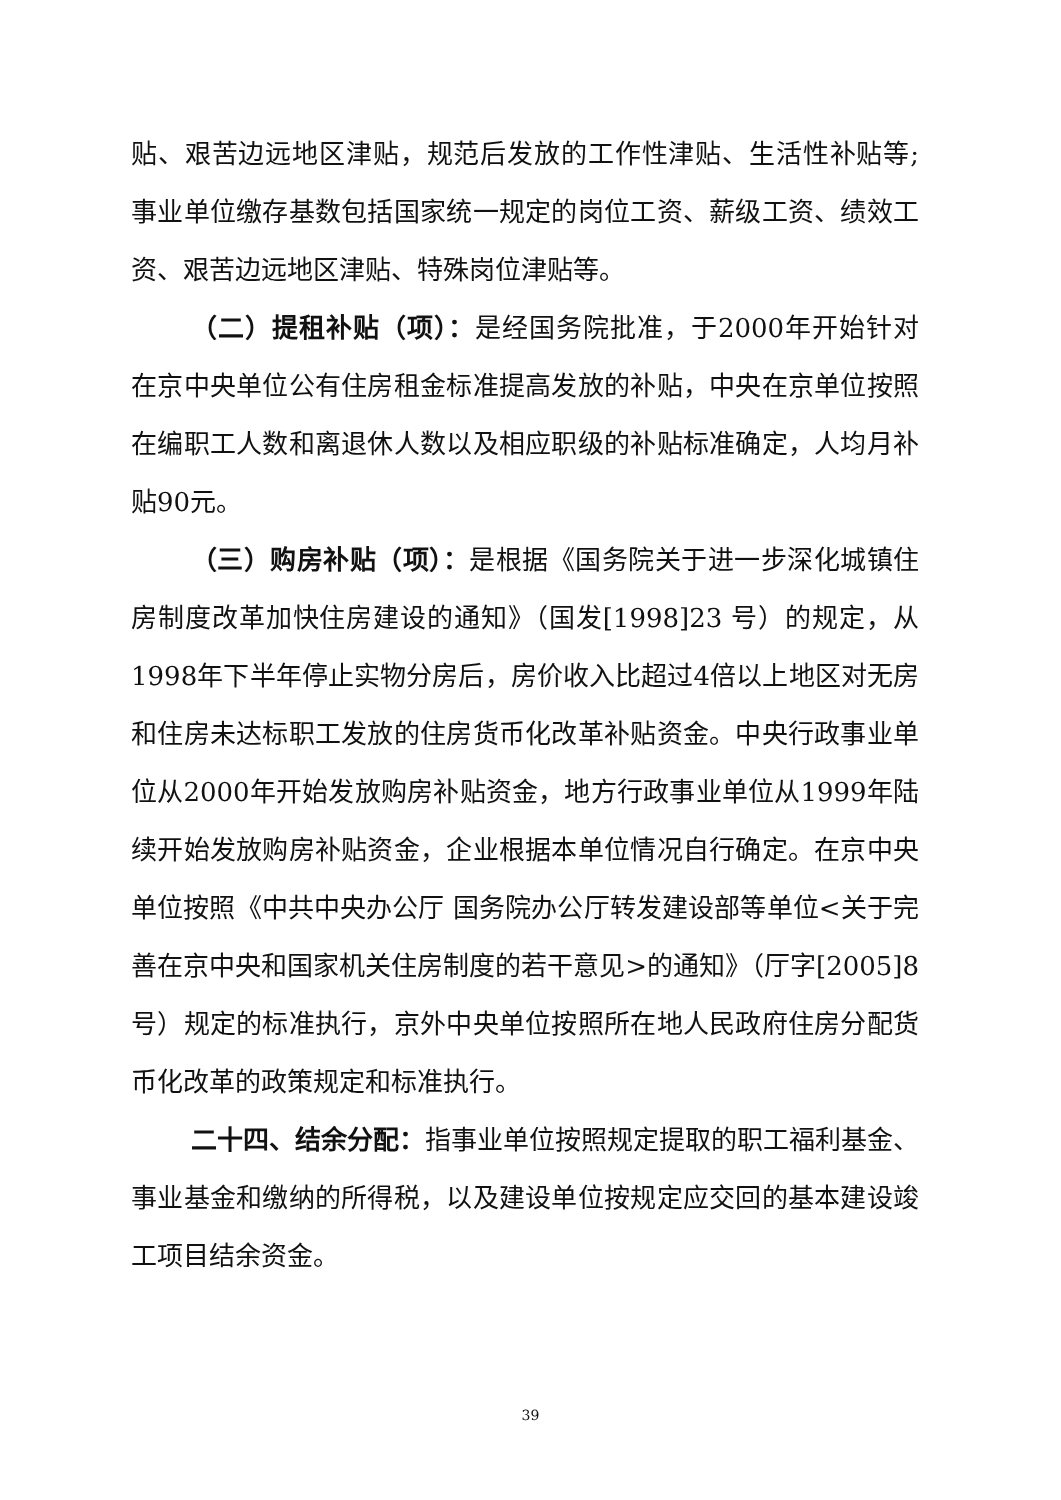贴、艰苦边远地区津贴，规范后发放的工作性津贴、生活性补贴等;事业单位缴存基数包括国家统一规定的岗位工资、薪级工资、绩效工资、艰苦边远地区津贴、特殊岗位津贴等。
（二）提租补贴（项）：是经国务院批准，于2000年开始针对在京中央单位公有住房租金标准提高发放的补贴，中央在京单位按照在编职工人数和离退休人数以及相应职级的补贴标准确定，人均月补贴90元。
（三）购房补贴（项）：是根据《国务院关于进一步深化城镇住房制度改革加快住房建设的通知》（国发[1998]23 号）的规定，从1998年下半年停止实物分房后，房价收入比超过4倍以上地区对无房和住房未达标职工发放的住房货币化改革补贴资金。中央行政事业单位从2000年开始发放购房补贴资金，地方行政事业单位从1999年陆续开始发放购房补贴资金，企业根据本单位情况自行确定。在京中央单位按照《中共中央办公厅 国务院办公厅转发建设部等单位<关于完善在京中央和国家机关住房制度的若干意见>的通知》（厅字[2005]8 号）规定的标准执行，京外中央单位按照所在地人民政府住房分配货币化改革的政策规定和标准执行。
二十四、结余分配：指事业单位按照规定提取的职工福利基金、事业基金和缴纳的所得税，以及建设单位按规定应交回的基本建设竣工项目结余资金。
39